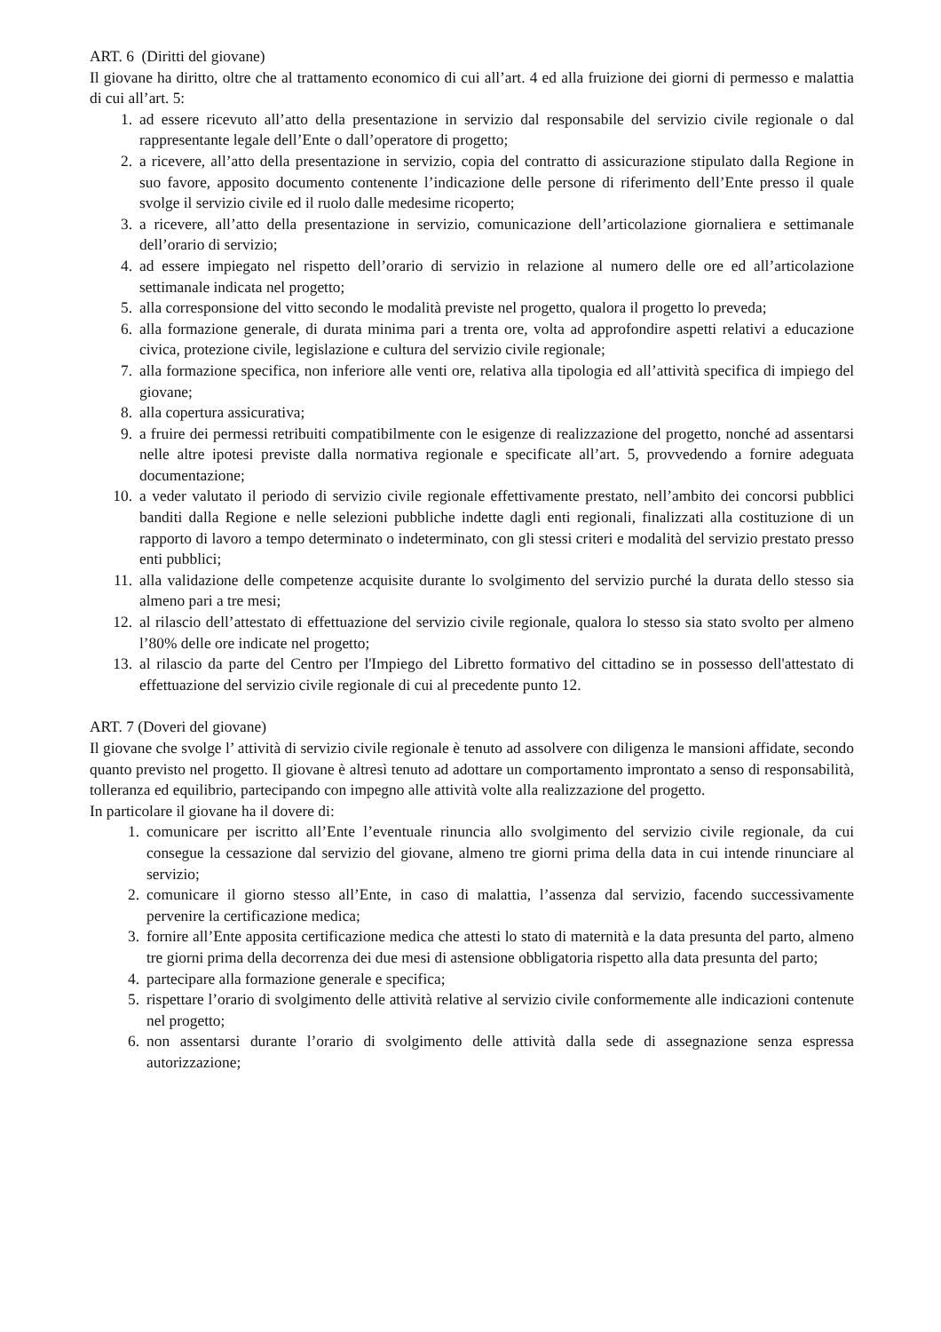ART. 6 (Diritti del giovane)
Il giovane ha diritto, oltre che al trattamento economico di cui all’art. 4 ed alla fruizione dei giorni di permesso e malattia di cui all’art. 5:
1. ad essere ricevuto all’atto della presentazione in servizio dal responsabile del servizio civile regionale o dal rappresentante legale dell’Ente o dall’operatore di progetto;
2. a ricevere, all’atto della presentazione in servizio, copia del contratto di assicurazione stipulato dalla Regione in suo favore, apposito documento contenente l’indicazione delle persone di riferimento dell’Ente presso il quale svolge il servizio civile ed il ruolo dalle medesime ricoperto;
3. a ricevere, all’atto della presentazione in servizio, comunicazione dell’articolazione giornaliera e settimanale dell’orario di servizio;
4. ad essere impiegato nel rispetto dell’orario di servizio in relazione al numero delle ore ed all’articolazione settimanale indicata nel progetto;
5. alla corresponsione del vitto secondo le modalità previste nel progetto, qualora il progetto lo preveda;
6. alla formazione generale, di durata minima pari a trenta ore, volta ad approfondire aspetti relativi a educazione civica, protezione civile, legislazione e cultura del servizio civile regionale;
7. alla formazione specifica, non inferiore alle venti ore, relativa alla tipologia ed all’attività specifica di impiego del giovane;
8. alla copertura assicurativa;
9. a fruire dei permessi retribuiti compatibilmente con le esigenze di realizzazione del progetto, nonché ad assentarsi nelle altre ipotesi previste dalla normativa regionale e specificate all’art. 5, provvedendo a fornire adeguata documentazione;
10. a veder valutato il periodo di servizio civile regionale effettivamente prestato, nell’ambito dei concorsi pubblici banditi dalla Regione e nelle selezioni pubbliche indette dagli enti regionali, finalizzati alla costituzione di un rapporto di lavoro a tempo determinato o indeterminato, con gli stessi criteri e modalità del servizio prestato presso enti pubblici;
11. alla validazione delle competenze acquisite durante lo svolgimento del servizio purché la durata dello stesso sia almeno pari a tre mesi;
12. al rilascio dell’attestato di effettuazione del servizio civile regionale, qualora lo stesso sia stato svolto per almeno l’80% delle ore indicate nel progetto;
13. al rilascio da parte del Centro per l'Impiego del Libretto formativo del cittadino se in possesso dell'attestato di effettuazione del servizio civile regionale di cui al precedente punto 12.
ART. 7 (Doveri del giovane)
Il giovane che svolge l’ attività di servizio civile regionale è tenuto ad assolvere con diligenza le mansioni affidate, secondo quanto previsto nel progetto. Il giovane è altresì tenuto ad adottare un comportamento improntato a senso di responsabilità, tolleranza ed equilibrio, partecipando con impegno alle attività volte alla realizzazione del progetto.
In particolare il giovane ha il dovere di:
1. comunicare per iscritto all’Ente l’eventuale rinuncia allo svolgimento del servizio civile regionale, da cui consegue la cessazione dal servizio del giovane, almeno tre giorni prima della data in cui intende rinunciare al servizio;
2. comunicare il giorno stesso all’Ente, in caso di malattia, l’assenza dal servizio, facendo successivamente pervenire la certificazione medica;
3. fornire all’Ente apposita certificazione medica che attesti lo stato di maternità e la data presunta del parto, almeno tre giorni prima della decorrenza dei due mesi di astensione obbligatoria rispetto alla data presunta del parto;
4. partecipare alla formazione generale e specifica;
5. rispettare l’orario di svolgimento delle attività relative al servizio civile conformemente alle indicazioni contenute nel progetto;
6. non assentarsi durante l’orario di svolgimento delle attività dalla sede di assegnazione senza espressa autorizzazione;